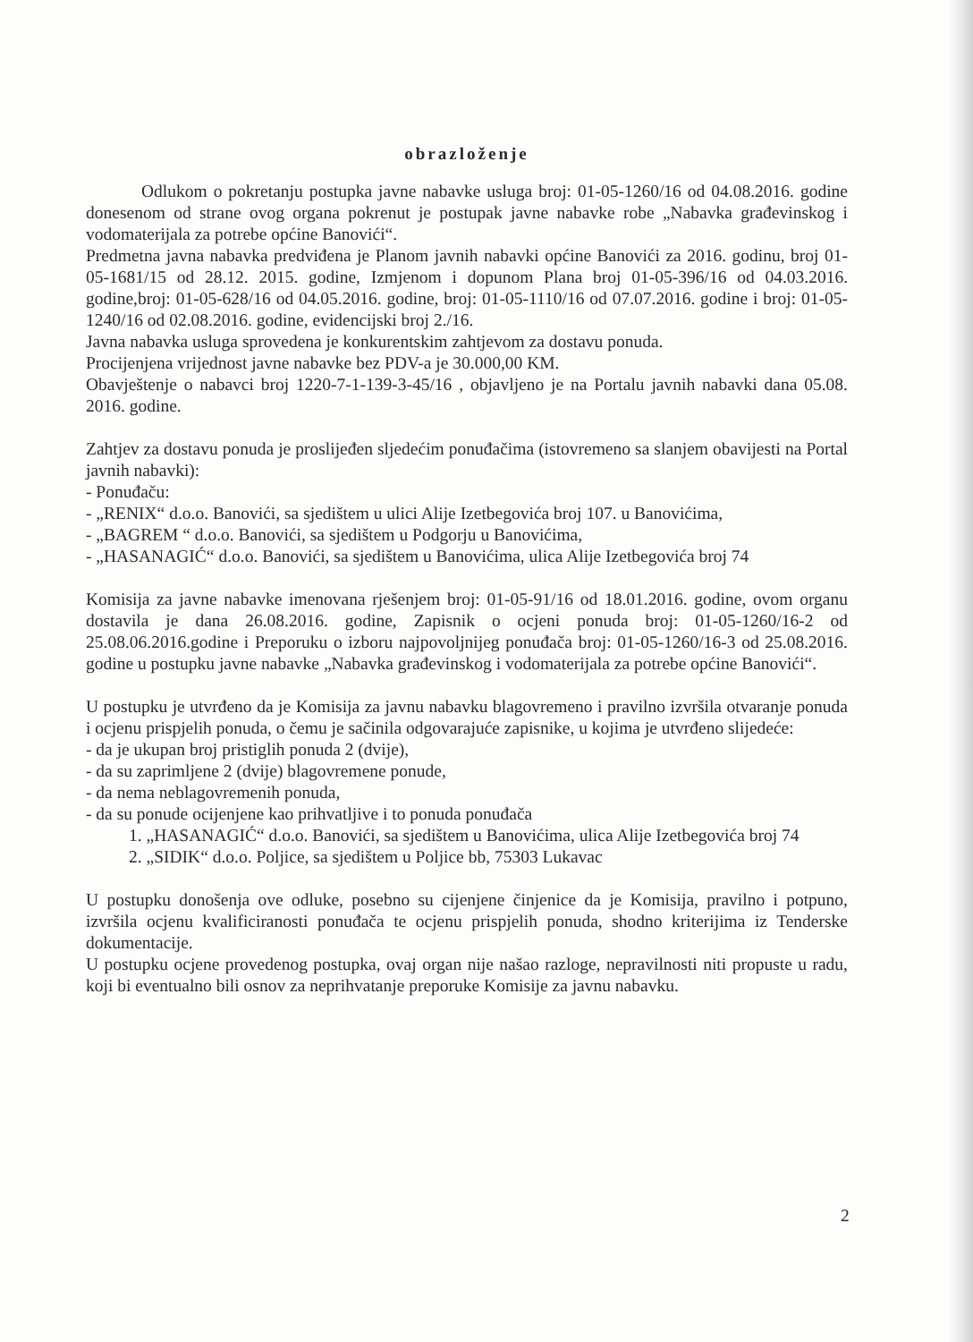obrazloženje
Odlukom o pokretanju postupka javne nabavke usluga broj: 01-05-1260/16 od 04.08.2016. godine donesenom od strane ovog organa pokrenut je postupak javne nabavke robe „Nabavka građevinskog i vodomaterijala za potrebe općine Banovići“.
Predmetna javna nabavka predviđena je Planom javnih nabavki općine Banovići za 2016. godinu, broj 01-05-1681/15 od 28.12. 2015. godine, Izmjenom i dopunom Plana broj 01-05-396/16 od 04.03.2016. godine,broj: 01-05-628/16 od 04.05.2016. godine, broj: 01-05-1110/16 od 07.07.2016. godine i broj: 01-05-1240/16 od 02.08.2016. godine, evidencijski broj 2./16.
Javna nabavka usluga sprovedena je konkurentskim zahtjevom za dostavu ponuda.
Procijenjena vrijednost javne nabavke bez PDV-a je 30.000,00 KM.
Obavještenje o nabavci broj 1220-7-1-139-3-45/16 , objavljeno je na Portalu javnih nabavki dana 05.08. 2016. godine.
Zahtjev za dostavu ponuda je proslijeđen sljedećim ponuđačima (istovremeno sa slanjem obavijesti na Portal javnih nabavki):
- Ponuđaču:
- „RENIX“ d.o.o. Banovići, sa sjedištem u ulici Alije Izetbegovića broj 107. u Banovićima,
- „BAGREM “ d.o.o. Banovići, sa sjedištem u Podgorju u Banovićima,
- „HASANAGIĆ“ d.o.o. Banovići, sa sjedištem u Banovićima, ulica Alije Izetbegovića broj 74
Komisija za javne nabavke imenovana rješenjem broj: 01-05-91/16 od 18.01.2016. godine, ovom organu dostavila je dana 26.08.2016. godine, Zapisnik o ocjeni ponuda broj: 01-05-1260/16-2 od 25.08.06.2016.godine i Preporuku o izboru najpovoljnijeg ponuđača broj: 01-05-1260/16-3 od 25.08.2016. godine u postupku javne nabavke „Nabavka građevinskog i vodomaterijala za potrebe općine Banovići“.
U postupku je utvrđeno da je Komisija za javnu nabavku blagovremeno i pravilno izvršila otvaranje ponuda i ocjenu prispjelih ponuda, o čemu je sačinila odgovarajuće zapisnike, u kojima je utvrđeno slijedeće:
- da je ukupan broj pristiglih ponuda 2 (dvije),
- da su zaprimljene 2 (dvije) blagovremene ponude,
- da nema neblagovremenih ponuda,
- da su ponude ocijenjene kao prihvatljive i to ponuda ponuđača
1. „HASANAGIĆ“ d.o.o. Banovići, sa sjedištem u Banovićima, ulica Alije Izetbegovića broj 74
2. „SIDIK“ d.o.o. Poljice, sa sjedištem u Poljice bb, 75303 Lukavac
U postupku donošenja ove odluke, posebno su cijenjene činjenice da je Komisija, pravilno i potpuno, izvršila ocjenu kvalificiranosti ponuđača te ocjenu prispjelih ponuda, shodno kriterijima iz Tenderske dokumentacije.
U postupku ocjene provedenog postupka, ovaj organ nije našao razloge, nepravilnosti niti propuste u radu, koji bi eventualno bili osnov za neprihvatanje preporuke Komisije za javnu nabavku.
2